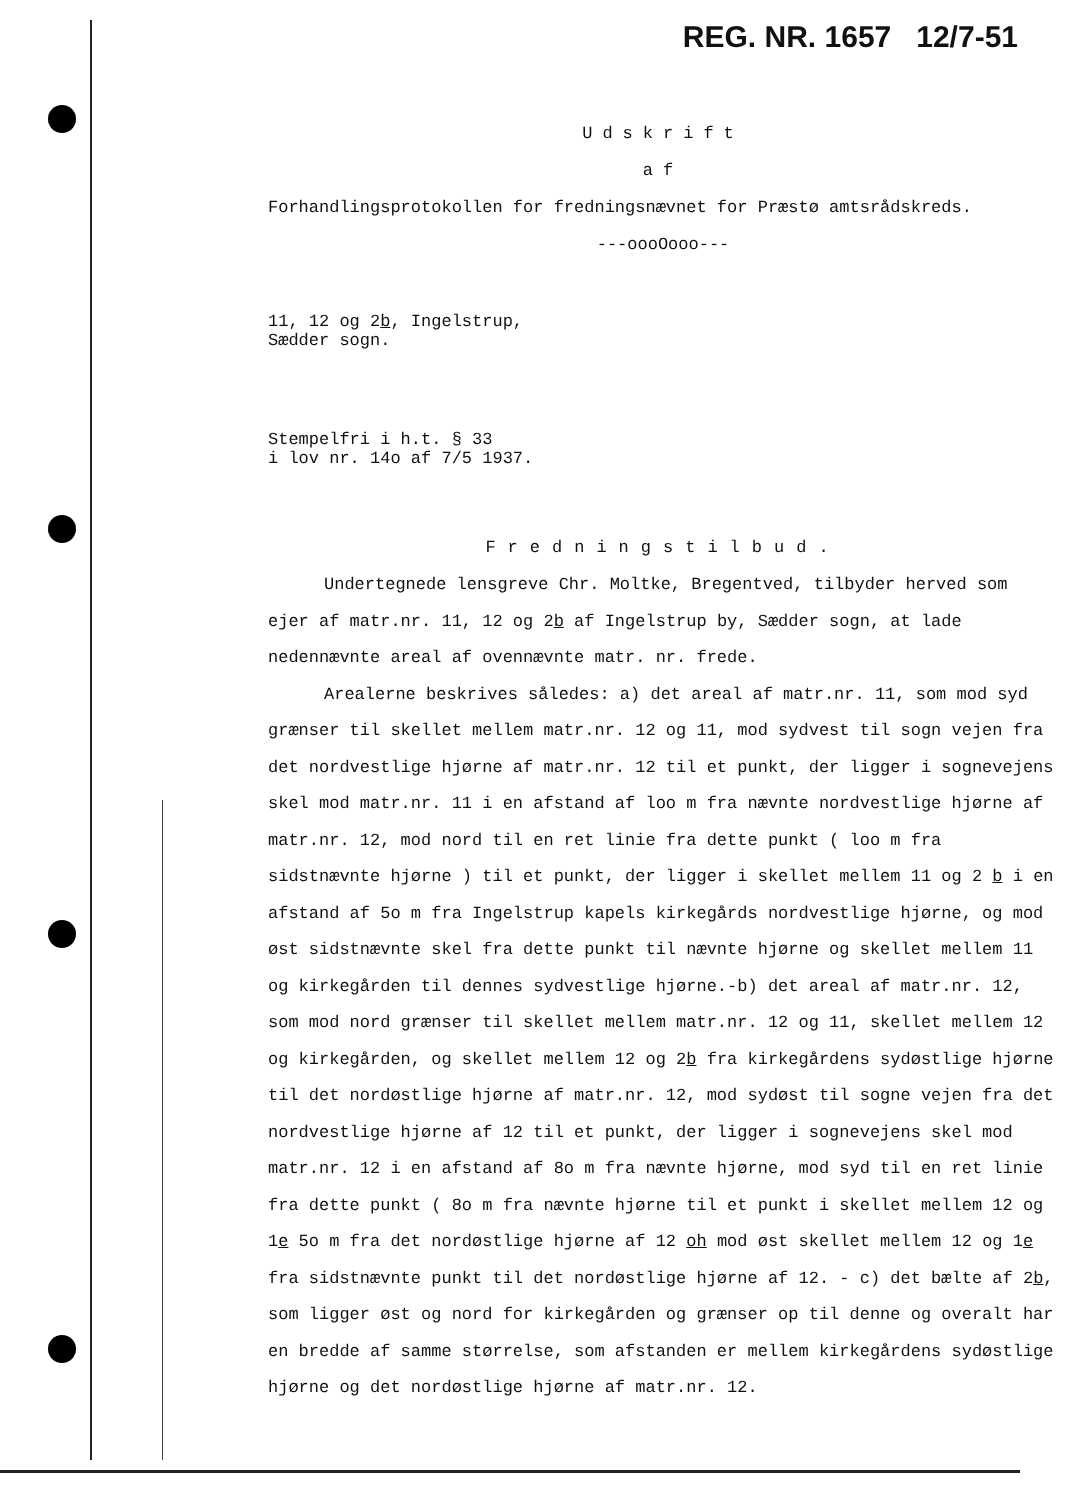REG. NR. 1657 12/7-51
Udskrift
af
Forhandlingsprotokollen for fredningsnævnet for Præstø amtsrådskreds.
---oooOooo---
11, 12 og 2b, Ingelstrup,
Sædder sogn.
Stempelfri i h.t. § 33
i lov nr. 14o af 7/5 1937.
Fredningstilbud.
Undertegnede lensgreve Chr. Moltke, Bregentved, tilbyder herved som ejer af matr.nr. 11, 12 og 2b af Ingelstrup by, Sædder sogn, at lade nedennævnte areal af ovennævnte matr. nr. frede.
Arealerne beskrives således: a) det areal af matr.nr. 11, som mod syd grænser til skellet mellem matr.nr. 12 og 11, mod sydvest til sogn vejen fra det nordvestlige hjørne af matr.nr. 12 til et punkt, der ligger i sognevejens skel mod matr.nr. 11 i en afstand af loo m fra nævnte nordvestlige hjørne af matr.nr. 12, mod nord til en ret linie fra dette punkt ( loo m fra sidstnævnte hjørne ) til et punkt, der ligger i skellet mellem 11 og 2 b i en afstand af 5o m fra Ingelstrup kapels kirkegårds nordvestlige hjørne, og mod øst sidstnævnte skel fra dette punkt til nævnte hjørne og skellet mellem 11 og kirkegården til dennes sydvestlige hjørne.-b) det areal af matr.nr. 12, som mod nord grænser til skellet mellem matr.nr. 12 og 11, skellet mellem 12 og kirkegården, og skellet mellem 12 og 2b fra kirkegårdens sydøstlige hjørne til det nordøstlige hjørne af matr.nr. 12, mod sydøst til sogne vejen fra det nordvestlige hjørne af 12 til et punkt, der ligger i sognevejens skel mod matr.nr. 12 i en afstand af 8o m fra nævnte hjørne, mod syd til en ret linie fra dette punkt ( 8o m fra nævnte hjørne til et punkt i skellet mellem 12 og 1e 5o m fra det nordøstlige hjørne af 12 oh mod øst skellet mellem 12 og 1e fra sidstnævnte punkt til det nordøstlige hjørne af 12. - c) det bælte af 2b, som ligger øst og nord for kirkegården og grænser op til denne og overalt har en bredde af samme størrelse, som afstanden er mellem kirkegårdens sydøstlige hjørne og det nordøstlige hjørne af matr.nr. 12.